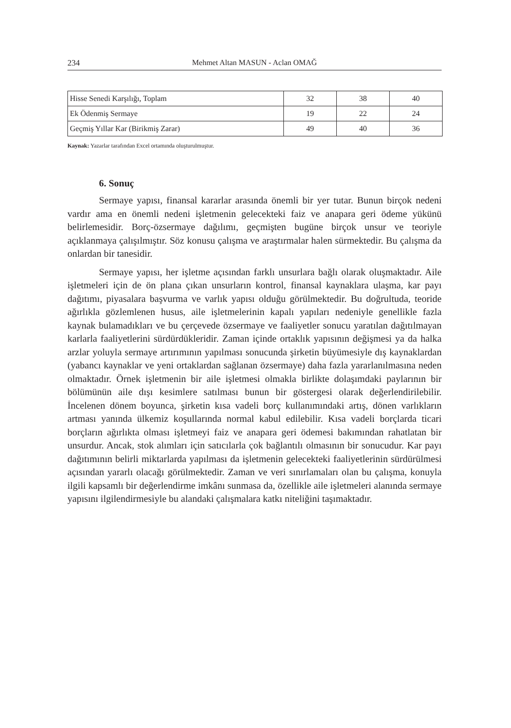234 Mehmet Altan MASUN - Aclan OMAĞ
| Hisse Senedi Karşılığı, Toplam | 32 | 38 | 40 |
| Ek Ödenmiş Sermaye | 19 | 22 | 24 |
| Geçmiş Yıllar Kar (Birikmiş Zarar) | 49 | 40 | 36 |
Kaynak: Yazarlar tarafından Excel ortamında oluşturulmuştur.
6. Sonuç
Sermaye yapısı, finansal kararlar arasında önemli bir yer tutar. Bunun birçok nedeni vardır ama en önemli nedeni işletmenin gelecekteki faiz ve anapara geri ödeme yükünü belirlemesidir. Borç-özsermaye dağılımı, geçmişten bugüne birçok unsur ve teoriyle açıklanmaya çalışılmıştır. Söz konusu çalışma ve araştırmalar halen sürmektedir. Bu çalışma da onlardan bir tanesidir.
Sermaye yapısı, her işletme açısından farklı unsurlara bağlı olarak oluşmaktadır. Aile işletmeleri için de ön plana çıkan unsurların kontrol, finansal kaynaklara ulaşma, kar payı dağıtımı, piyasalara başvurma ve varlık yapısı olduğu görülmektedir. Bu doğrultuda, teoride ağırlıkla gözlemlenen husus, aile işletmelerinin kapalı yapıları nedeniyle genellikle fazla kaynak bulamadıkları ve bu çerçevede özsermaye ve faaliyetler sonucu yaratılan dağıtılmayan karlarla faaliyetlerini sürdürdükleridir. Zaman içinde ortaklık yapısının değişmesi ya da halka arzlar yoluyla sermaye artırımının yapılması sonucunda şirketin büyümesiyle dış kaynaklardan (yabancı kaynaklar ve yeni ortaklardan sağlanan özsermaye) daha fazla yararlanılmasına neden olmaktadır. Örnek işletmenin bir aile işletmesi olmakla birlikte dolaşımdaki paylarının bir bölümünün aile dışı kesimlere satılması bunun bir göstergesi olarak değerlendirilebilir. İncelenen dönem boyunca, şirketin kısa vadeli borç kullanımındaki artış, dönen varlıkların artması yanında ülkemiz koşullarında normal kabul edilebilir. Kısa vadeli borçlarda ticari borçların ağırlıkta olması işletmeyi faiz ve anapara geri ödemesi bakımından rahatlatan bir unsurdur. Ancak, stok alımları için satıcılarla çok bağlantılı olmasının bir sonucudur. Kar payı dağıtımının belirli miktarlarda yapılması da işletmenin gelecekteki faaliyetlerinin sürdürülmesi açısından yararlı olacağı görülmektedir. Zaman ve veri sınırlamaları olan bu çalışma, konuyla ilgili kapsamlı bir değerlendirme imkânı sunmasa da, özellikle aile işletmeleri alanında sermaye yapısını ilgilendirmesiyle bu alandaki çalışmalara katkı niteliğini taşımaktadır.